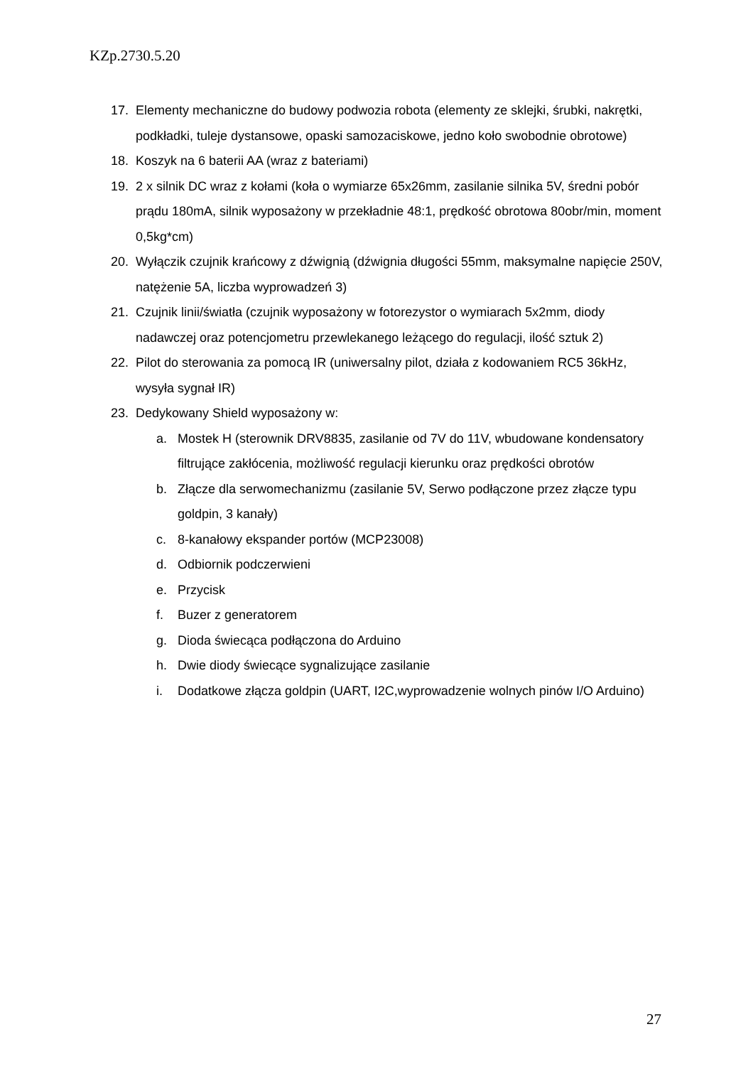KZp.2730.5.20
17. Elementy mechaniczne do budowy podwozia robota (elementy ze sklejki, śrubki, nakrętki, podkładki, tuleje dystansowe, opaski samozaciskowe, jedno koło swobodnie obrotowe)
18. Koszyk na 6 baterii AA (wraz z bateriami)
19. 2 x silnik DC wraz z kołami (koła o wymiarze 65x26mm, zasilanie silnika 5V, średni pobór prądu 180mA, silnik wyposażony w przekładnie 48:1, prędkość obrotowa 80obr/min, moment 0,5kg*cm)
20. Wyłączik czujnik krańcowy z dźwignią (dźwignia długości 55mm, maksymalne napięcie 250V, natężenie 5A, liczba wyprowadzeń 3)
21. Czujnik linii/światła (czujnik wyposażony w fotorezystor o wymiarach 5x2mm, diody nadawczej oraz potencjometru przewlekanego leżącego do regulacji, ilość sztuk 2)
22. Pilot do sterowania za pomocą IR (uniwersalny pilot, działa z kodowaniem RC5 36kHz, wysyła sygnał IR)
23. Dedykowany Shield wyposażony w:
a. Mostek H (sterownik DRV8835, zasilanie od 7V do 11V, wbudowane kondensatory filtrujące zakłócenia, możliwość regulacji kierunku oraz prędkości obrotów
b. Złącze dla serwomechanizmu (zasilanie 5V, Serwo podłączone przez złącze typu goldpin, 3 kanały)
c. 8-kanałowy ekspander portów (MCP23008)
d. Odbiornik podczerwieni
e. Przycisk
f. Buzer z generatorem
g. Dioda świecąca podłączona do Arduino
h. Dwie diody świecące sygnalizujące zasilanie
i. Dodatkowe złącza goldpin (UART, I2C,wyprowadzenie wolnych pinów I/O Arduino)
27